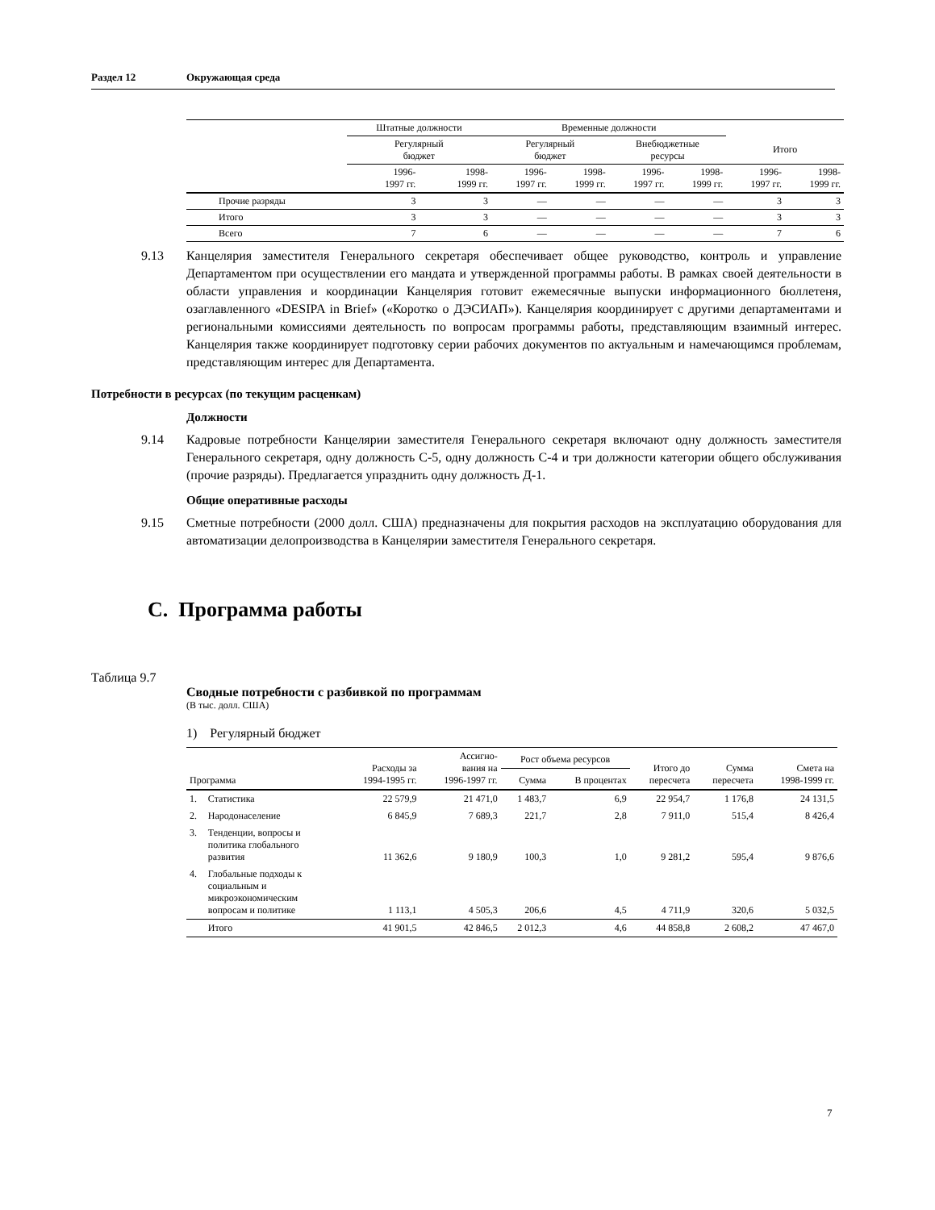Раздел 12 Окружающая среда
| | Штатные должности | | Временные должности | | | | | |
| --- | --- | --- | --- | --- | --- | --- | --- | --- |
| | Регулярный бюджет | | Регулярный бюджет | | Внебюджетные ресурсы | | Итого | |
| | 1996- 1997 гг. | 1998- 1999 гг. | 1996- 1997 гг. | 1998- 1999 гг. | 1996- 1997 гг. | 1998- 1999 гг. | 1996- 1997 гг. | 1998- 1999 гг. |
| Прочие разряды | 3 | 3 | — | — | — | — | 3 | 3 |
| Итого | 3 | 3 | — | — | — | — | 3 | 3 |
| Всего | 7 | 6 | — | — | — | — | 7 | 6 |
9.13 Канцелярия заместителя Генерального секретаря обеспечивает общее руководство, контроль и управление Департаментом при осуществлении его мандата и утвержденной программы работы. В рамках своей деятельности в области управления и координации Канцелярия готовит ежемесячные выпуски информационного бюллетеня, озаглавленного «DESIPA in Brief» («Коротко о ДЭСИАП»). Канцелярия координирует с другими департаментами и региональными комиссиями деятельность по вопросам программы работы, представляющим взаимный интерес. Канцелярия также координирует подготовку серии рабочих документов по актуальным и намечающимся проблемам, представляющим интерес для Департамента.
Потребности в ресурсах (по текущим расценкам)
Должности
9.14 Кадровые потребности Канцелярии заместителя Генерального секретаря включают одну должность заместителя Генерального секретаря, одну должность С-5, одну должность С-4 и три должности категории общего обслуживания (прочие разряды). Предлагается упразднить одну должность Д-1.
Общие оперативные расходы
9.15 Сметные потребности (2000 долл. США) предназначены для покрытия расходов на эксплуатацию оборудования для автоматизации делопроизводства в Канцелярии заместителя Генерального секретаря.
C. Программа работы
Таблица 9.7
Сводные потребности с разбивкой по программам
(В тыс. долл. США)
1) Регулярный бюджет
| Программа | | Расходы за 1994-1995 гг. | Ассигно- вания на 1996-1997 гг. | Рост объема ресурсов | | Итого до пересчета | Сумма пересчета | Смета на 1998-1999 гг. |
| --- | --- | --- | --- | --- | --- | --- | --- | --- |
| | | | | Сумма | В процентах | | | |
| 1. | Статистика | 22 579,9 | 21 471,0 | 1 483,7 | 6,9 | 22 954,7 | 1 176,8 | 24 131,5 |
| 2. | Народонаселение | 6 845,9 | 7 689,3 | 221,7 | 2,8 | 7 911,0 | 515,4 | 8 426,4 |
| 3. | Тенденции, вопросы и политика глобального развития | 11 362,6 | 9 180,9 | 100,3 | 1,0 | 9 281,2 | 595,4 | 9 876,6 |
| 4. | Глобальные подходы к социальным и микроэкономическим вопросам и политике | 1 113,1 | 4 505,3 | 206,6 | 4,5 | 4 711,9 | 320,6 | 5 032,5 |
| | Итого | 41 901,5 | 42 846,5 | 2 012,3 | 4,6 | 44 858,8 | 2 608,2 | 47 467,0 |
7